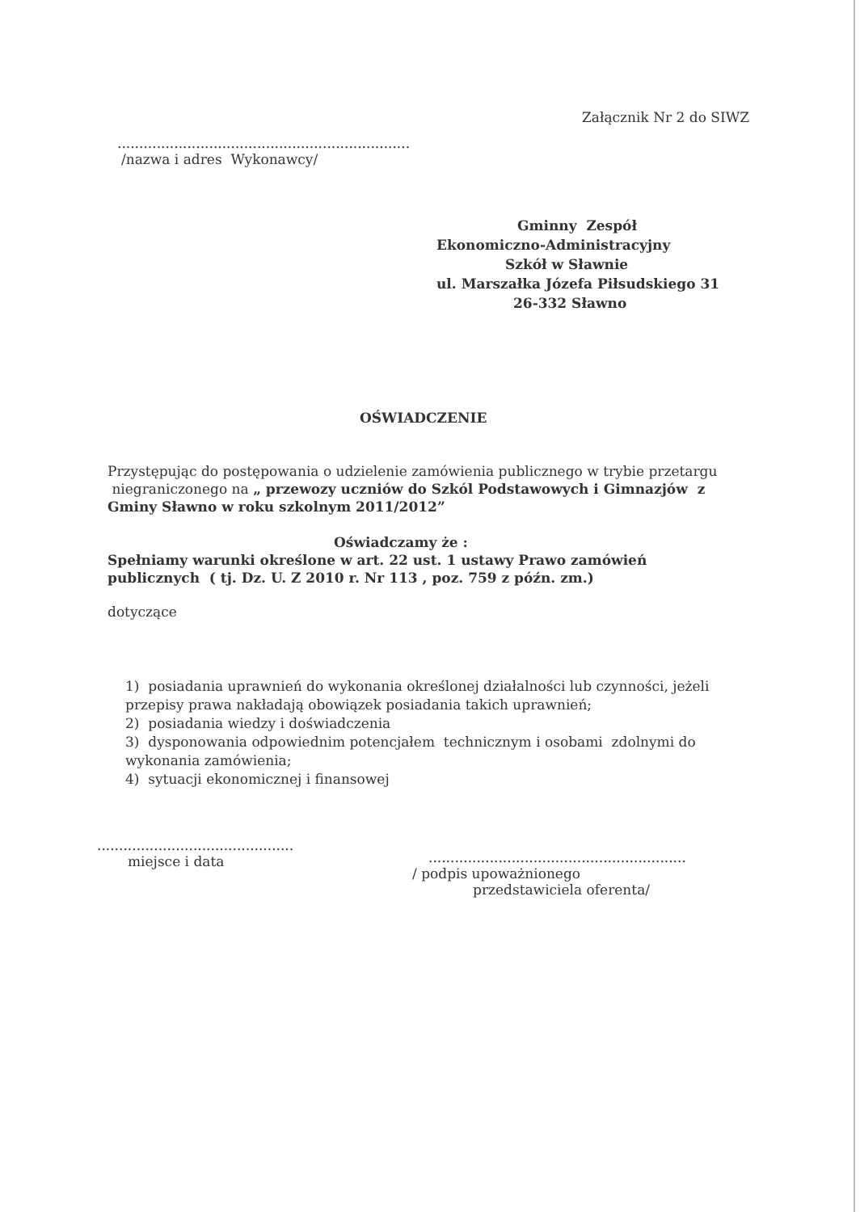Załącznik Nr 2 do SIWZ
...................................................................
/nazwa i adres Wykonawcy/
Gminny Zespół
Ekonomiczno-Administracyjny
Szkół w Sławnie
ul. Marszałka Józefa Piłsudskiego 31
26-332 Sławno
OŚWIADCZENIE
Przystępując do postępowania o udzielenie zamówienia publicznego w trybie przetargu niegraniczonego na „ przewozy uczniów do Szkól Podstawowych i Gimnazjów z Gminy Sławno w roku szkolnym 2011/2012”
Oświadczamy że :
Spełniamy warunki określone w art. 22 ust. 1 ustawy Prawo zamówień publicznych ( tj. Dz. U. Z 2010 r. Nr 113 , poz. 759 z późn. zm.)
dotyczące
1) posiadania uprawnień do wykonania określonej działalności lub czynności, jeżeli przepisy prawa nakładają obowiązek posiadania takich uprawnień;
2) posiadania wiedzy i doświadczenia
3) dysponowania odpowiednim potencjałem technicznym i osobami zdolnymi do wykonania zamówienia;
4) sytuacji ekonomicznej i finansowej
.............................................
miejsce i data
...........................................................
/ podpis upoważnionego
przedstawiciela oferenta/